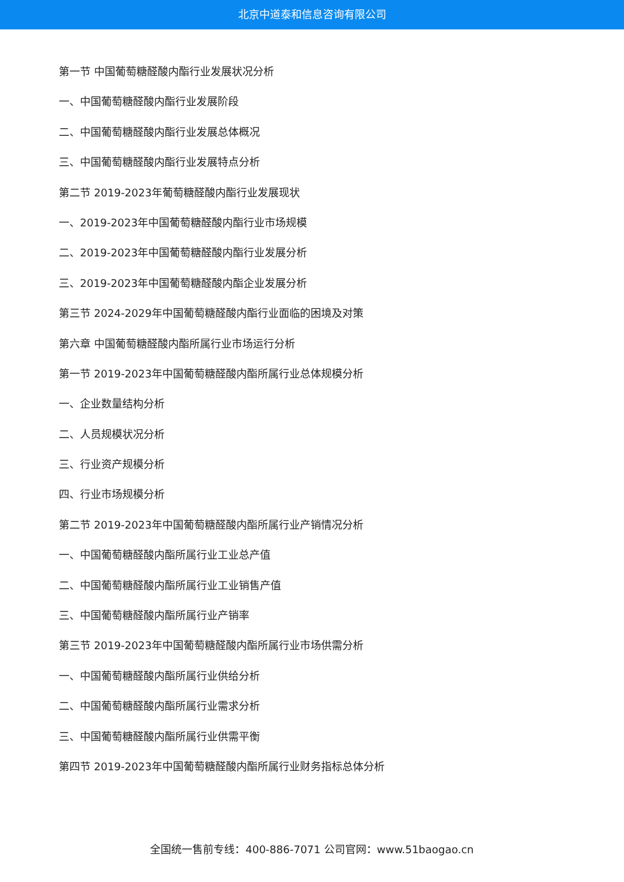北京中道泰和信息咨询有限公司
第一节 中国葡萄糖醛酸内酯行业发展状况分析
一、中国葡萄糖醛酸内酯行业发展阶段
二、中国葡萄糖醛酸内酯行业发展总体概况
三、中国葡萄糖醛酸内酯行业发展特点分析
第二节 2019-2023年葡萄糖醛酸内酯行业发展现状
一、2019-2023年中国葡萄糖醛酸内酯行业市场规模
二、2019-2023年中国葡萄糖醛酸内酯行业发展分析
三、2019-2023年中国葡萄糖醛酸内酯企业发展分析
第三节 2024-2029年中国葡萄糖醛酸内酯行业面临的困境及对策
第六章 中国葡萄糖醛酸内酯所属行业市场运行分析
第一节 2019-2023年中国葡萄糖醛酸内酯所属行业总体规模分析
一、企业数量结构分析
二、人员规模状况分析
三、行业资产规模分析
四、行业市场规模分析
第二节 2019-2023年中国葡萄糖醛酸内酯所属行业产销情况分析
一、中国葡萄糖醛酸内酯所属行业工业总产值
二、中国葡萄糖醛酸内酯所属行业工业销售产值
三、中国葡萄糖醛酸内酯所属行业产销率
第三节 2019-2023年中国葡萄糖醛酸内酯所属行业市场供需分析
一、中国葡萄糖醛酸内酯所属行业供给分析
二、中国葡萄糖醛酸内酯所属行业需求分析
三、中国葡萄糖醛酸内酯所属行业供需平衡
第四节 2019-2023年中国葡萄糖醛酸内酯所属行业财务指标总体分析
全国统一售前专线：400-886-7071 公司官网：www.51baogao.cn